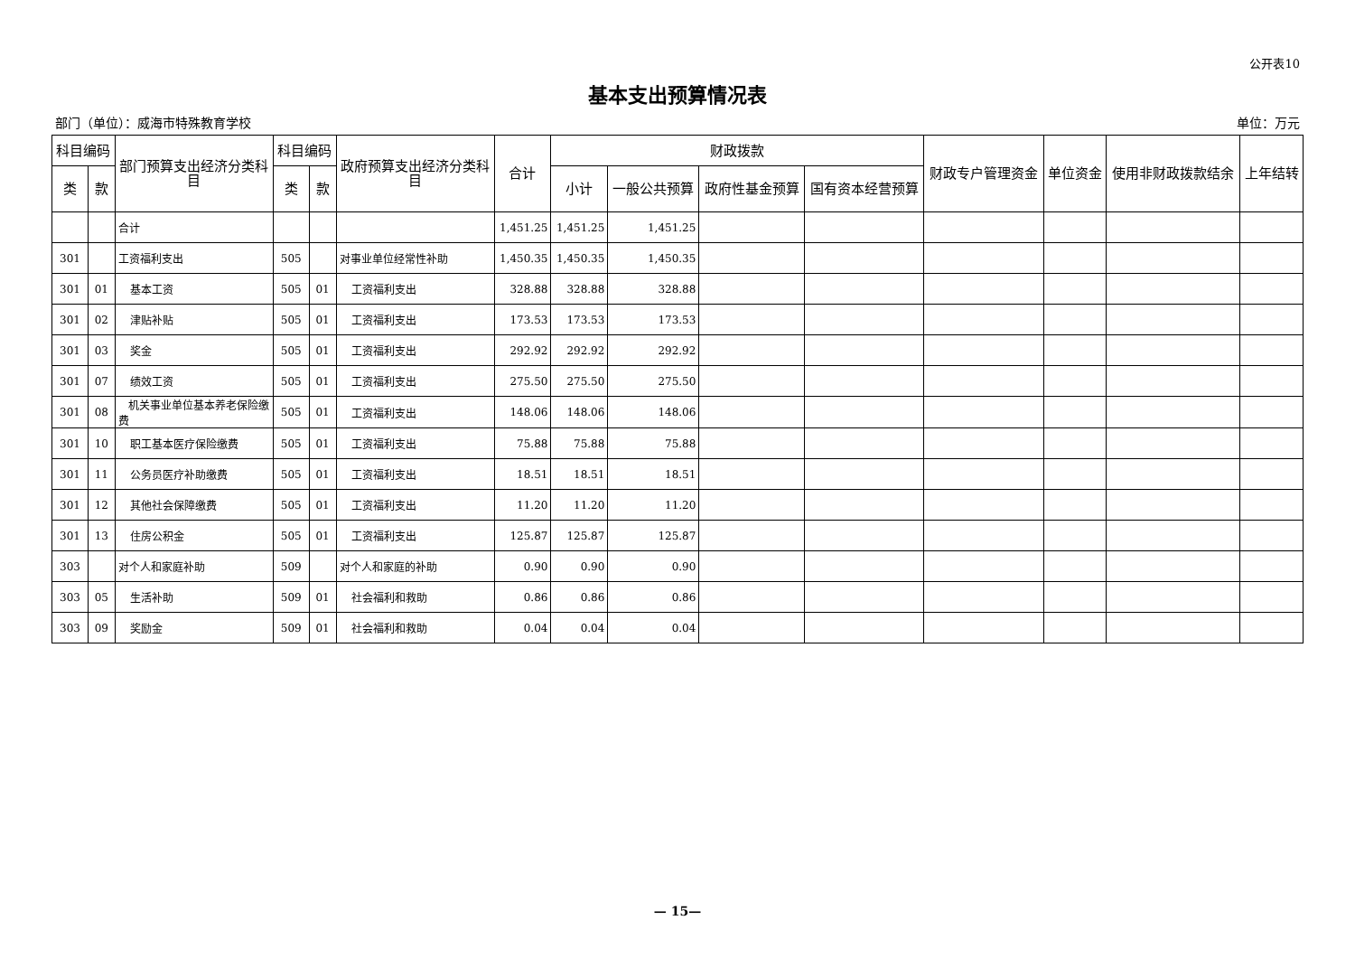公开表10
基本支出预算情况表
部门（单位）：威海市特殊教育学校 单位：万元
| 科目编码 | | 部门预算支出经济分类科目 | 科目编码 | | 政府预算支出经济分类科目 | 合计 | 财政拨款 | | | | 财政专户管理资金 | 单位资金 | 使用非财政拨款结余 | 上年结转 |
| --- | --- | --- | --- | --- | --- | --- | --- | --- | --- | --- | --- | --- | --- | --- |
| 类 | 款 | | 类 | 款 | | | 小计 | 一般公共预算 | 政府性基金预算 | 国有资本经营预算 | | | | |
| | | 合计 | | | | 1,451.25 | 1,451.25 | 1,451.25 | | | | | | |
| 301 | | 工资福利支出 | 505 | | 对事业单位经常性补助 | 1,450.35 | 1,450.35 | 1,450.35 | | | | | | |
| 301 | 01 | 基本工资 | 505 | 01 | 工资福利支出 | 328.88 | 328.88 | 328.88 | | | | | | |
| 301 | 02 | 津贴补贴 | 505 | 01 | 工资福利支出 | 173.53 | 173.53 | 173.53 | | | | | | |
| 301 | 03 | 奖金 | 505 | 01 | 工资福利支出 | 292.92 | 292.92 | 292.92 | | | | | | |
| 301 | 07 | 绩效工资 | 505 | 01 | 工资福利支出 | 275.50 | 275.50 | 275.50 | | | | | | |
| 301 | 08 | 机关事业单位基本养老保险缴费 | 505 | 01 | 工资福利支出 | 148.06 | 148.06 | 148.06 | | | | | | |
| 301 | 10 | 职工基本医疗保险缴费 | 505 | 01 | 工资福利支出 | 75.88 | 75.88 | 75.88 | | | | | | |
| 301 | 11 | 公务员医疗补助缴费 | 505 | 01 | 工资福利支出 | 18.51 | 18.51 | 18.51 | | | | | | |
| 301 | 12 | 其他社会保障缴费 | 505 | 01 | 工资福利支出 | 11.20 | 11.20 | 11.20 | | | | | | |
| 301 | 13 | 住房公积金 | 505 | 01 | 工资福利支出 | 125.87 | 125.87 | 125.87 | | | | | | |
| 303 | | 对个人和家庭补助 | 509 | | 对个人和家庭的补助 | 0.90 | 0.90 | 0.90 | | | | | | |
| 303 | 05 | 生活补助 | 509 | 01 | 社会福利和救助 | 0.86 | 0.86 | 0.86 | | | | | | |
| 303 | 09 | 奖励金 | 509 | 01 | 社会福利和救助 | 0.04 | 0.04 | 0.04 | | | | | | |
— 15—